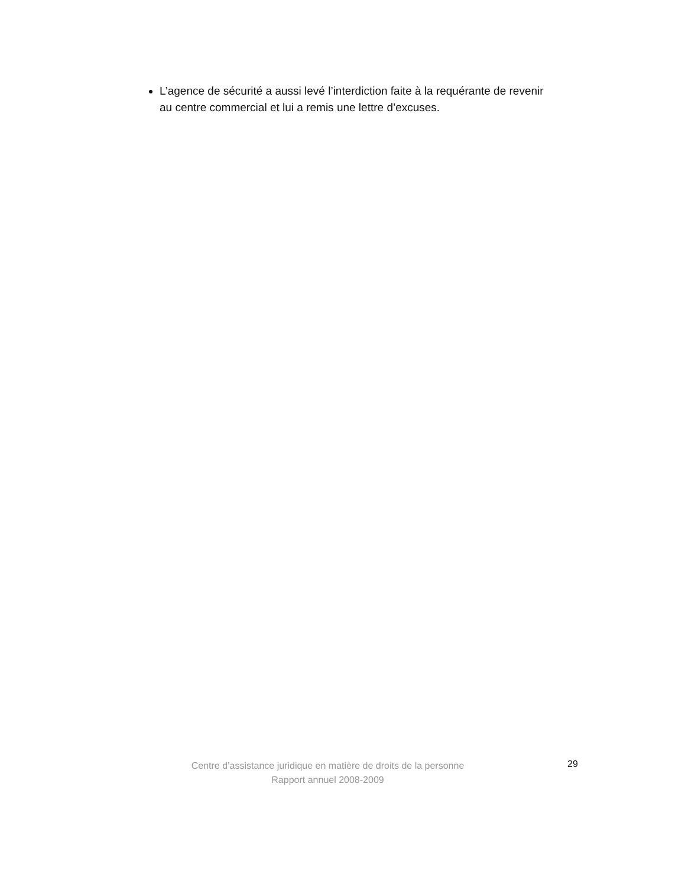L’agence de sécurité a aussi levé l’interdiction faite à la requérante de revenir au centre commercial et lui a remis une lettre d’excuses.
Centre d’assistance juridique en matière de droits de la personne
Rapport annuel 2008-2009
29